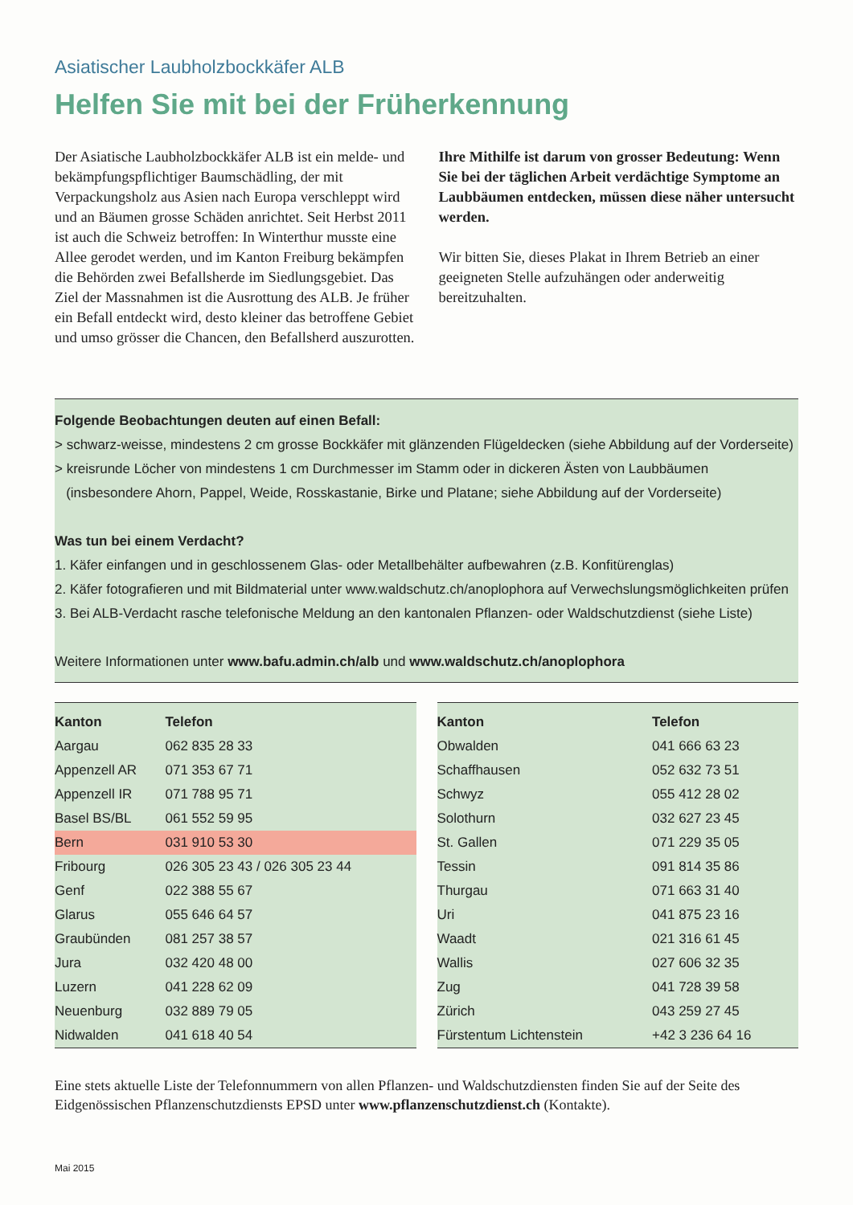Asiatischer Laubholzbockkäfer ALB
Helfen Sie mit bei der Früherkennung
Der Asiatische Laubholzbockkäfer ALB ist ein melde- und bekämpfungspflichtiger Baumschädling, der mit Verpackungsholz aus Asien nach Europa verschleppt wird und an Bäumen grosse Schäden anrichtet. Seit Herbst 2011 ist auch die Schweiz betroffen: In Winterthur musste eine Allee gerodet werden, und im Kanton Freiburg bekämpfen die Behörden zwei Befallsherde im Siedlungsgebiet. Das Ziel der Massnahmen ist die Ausrottung des ALB. Je früher ein Befall entdeckt wird, desto kleiner das betroffene Gebiet und umso grösser die Chancen, den Befallsherd auszurotten.
Ihre Mithilfe ist darum von grosser Bedeutung: Wenn Sie bei der täglichen Arbeit verdächtige Symptome an Laubbäumen entdecken, müssen diese näher untersucht werden.
Wir bitten Sie, dieses Plakat in Ihrem Betrieb an einer geeigneten Stelle aufzuhängen oder anderweitig bereitzuhalten.
Folgende Beobachtungen deuten auf einen Befall:
> schwarz-weisse, mindestens 2 cm grosse Bockkäfer mit glänzenden Flügeldecken (siehe Abbildung auf der Vorderseite)
> kreisrunde Löcher von mindestens 1 cm Durchmesser im Stamm oder in dickeren Ästen von Laubbäumen
(insbesondere Ahorn, Pappel, Weide, Rosskastanie, Birke und Platane; siehe Abbildung auf der Vorderseite)
Was tun bei einem Verdacht?
1. Käfer einfangen und in geschlossenem Glas- oder Metallbehälter aufbewahren (z.B. Konfitürenglas)
2. Käfer fotografieren und mit Bildmaterial unter www.waldschutz.ch/anoplophora auf Verwechslungsmöglichkeiten prüfen
3. Bei ALB-Verdacht rasche telefonische Meldung an den kantonalen Pflanzen- oder Waldschutzdienst (siehe Liste)
Weitere Informationen unter www.bafu.admin.ch/alb und www.waldschutz.ch/anoplophora
| Kanton | Telefon |
| --- | --- |
| Aargau | 062 835 28 33 |
| Appenzell AR | 071 353 67 71 |
| Appenzell IR | 071 788 95 71 |
| Basel BS/BL | 061 552 59 95 |
| Bern | 031 910 53 30 |
| Fribourg | 026 305 23 43 / 026 305 23 44 |
| Genf | 022 388 55 67 |
| Glarus | 055 646 64 57 |
| Graubünden | 081 257 38 57 |
| Jura | 032 420 48 00 |
| Luzern | 041 228 62 09 |
| Neuenburg | 032 889 79 05 |
| Nidwalden | 041 618 40 54 |
| Kanton | Telefon |
| --- | --- |
| Obwalden | 041 666 63 23 |
| Schaffhausen | 052 632 73 51 |
| Schwyz | 055 412 28 02 |
| Solothurn | 032 627 23 45 |
| St. Gallen | 071 229 35 05 |
| Tessin | 091 814 35 86 |
| Thurgau | 071 663 31 40 |
| Uri | 041 875 23 16 |
| Waadt | 021 316 61 45 |
| Wallis | 027 606 32 35 |
| Zug | 041 728 39 58 |
| Zürich | 043 259 27 45 |
| Fürstentum Lichtenstein | +42 3 236 64 16 |
Eine stets aktuelle Liste der Telefonnummern von allen Pflanzen- und Waldschutzdiensten finden Sie auf der Seite des Eidgenössischen Pflanzenschutzdiensts EPSD unter www.pflanzenschutzdienst.ch (Kontakte).
Mai 2015